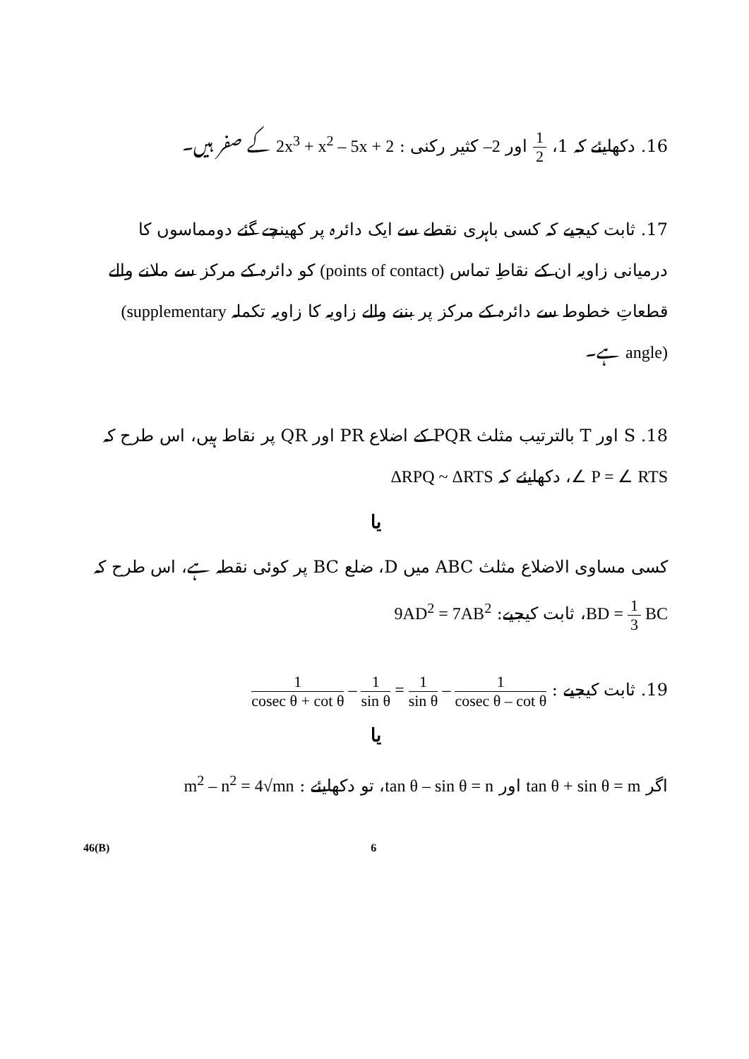16. دکھایئے کہ 1، 1 2 اور –2 کثیر رکنی : 2x<sup>3</sup> + x<sup>2</sup> – 5x + 2 کے صفر ہیں۔
17. ثابت کیجیے کہ کسی باہری نقطے سے ایک دائرہ پر کھینچے گئے دومماسوں کا درمیانی زاویہ ان کے نقاطِ تماس (points of contact) کو دائرہ کے مرکز سے ملانے والے قطعاتِ خطوط سے دائرہ کے مرکز پر بننے والے زاویہ کا زاویہ تکملہ (supplementary angle) ہے۔
18. S اور T بالترتیب مثلث PQR کے اضلاع PR اور QR پر نقاط ہیں، اس طرح کہ
∠ P = ∠ RTS، دکھایئے کہ ΔRPQ ~ ΔRTS
یا
کسی مساوی الاضلاع مثلث ABC میں D، ضلع BC پر کوئی نقطہ ہے، اس طرح کہ
BD = 1 3 BC، ثابت کیجیے: 9AD<sup>2</sup> = 7AB<sup>2</sup>
19. ثابت کیجیے : 1 cosec θ + cot θ – 1 sin θ = 1 sin θ – 1 cosec θ – cot θ
یا
اگر tan θ + sin θ = m اور tan θ – sin θ = n، تو دکھایئے : m<sup>2</sup> – n<sup>2</sup> = 4√mn
46(B) 6